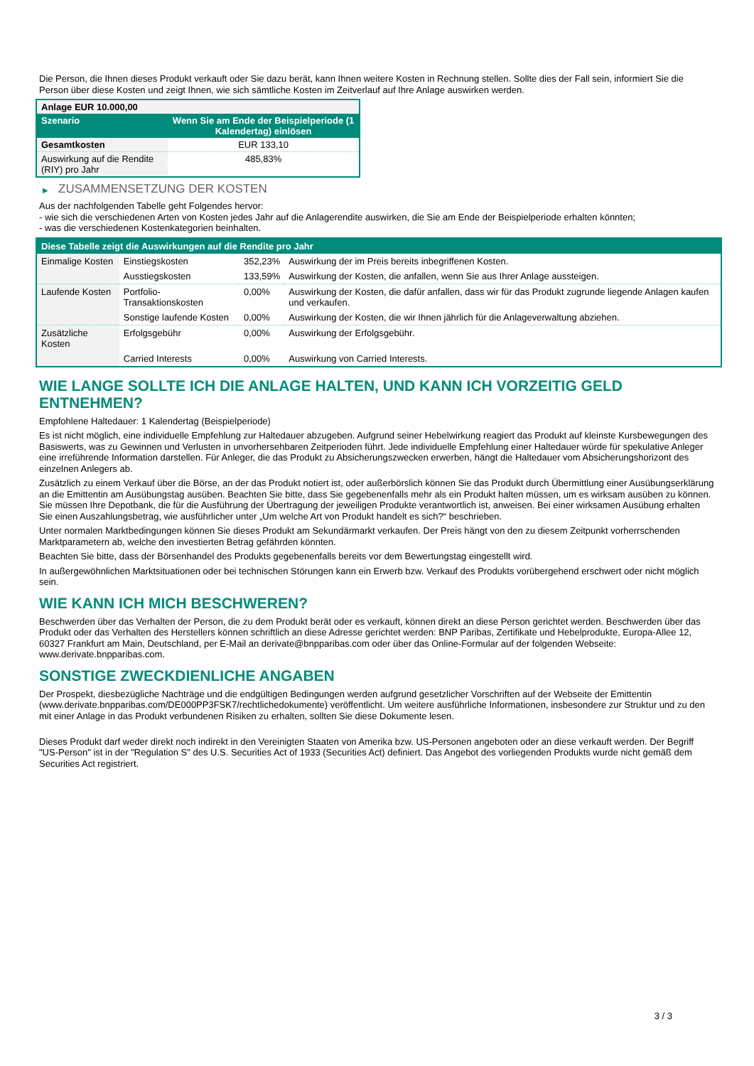Die Person, die Ihnen dieses Produkt verkauft oder Sie dazu berät, kann Ihnen weitere Kosten in Rechnung stellen. Sollte dies der Fall sein, informiert Sie die Person über diese Kosten und zeigt Ihnen, wie sich sämtliche Kosten im Zeitverlauf auf Ihre Anlage auswirken werden.
| Anlage EUR 10.000,00 | |
| Szenario | Wenn Sie am Ende der Beispielperiode (1 Kalendertag) einlösen |
| Gesamtkosten | EUR 133,10 |
| Auswirkung auf die Rendite (RIY) pro Jahr | 485,83% |
▶ ZUSAMMENSETZUNG DER KOSTEN
Aus der nachfolgenden Tabelle geht Folgendes hervor:
- wie sich die verschiedenen Arten von Kosten jedes Jahr auf die Anlagerendite auswirken, die Sie am Ende der Beispielperiode erhalten könnten;
- was die verschiedenen Kostenkategorien beinhalten.
| Diese Tabelle zeigt die Auswirkungen auf die Rendite pro Jahr | | | |
| Einmalige Kosten | Einstiegskosten | 352,23% | Auswirkung der im Preis bereits inbegriffenen Kosten. |
| | Ausstiegskosten | 133,59% | Auswirkung der Kosten, die anfallen, wenn Sie aus Ihrer Anlage aussteigen. |
| Laufende Kosten | Portfolio-Transaktionskosten | 0,00% | Auswirkung der Kosten, die dafür anfallen, dass wir für das Produkt zugrunde liegende Anlagen kaufen und verkaufen. |
| | Sonstige laufende Kosten | 0,00% | Auswirkung der Kosten, die wir Ihnen jährlich für die Anlageverwaltung abziehen. |
| Zusätzliche Kosten | Erfolgsgebühr | 0,00% | Auswirkung der Erfolgsgebühr. |
| | Carried Interests | 0,00% | Auswirkung von Carried Interests. |
WIE LANGE SOLLTE ICH DIE ANLAGE HALTEN, UND KANN ICH VORZEITIG GELD ENTNEHMEN?
Empfohlene Haltedauer: 1 Kalendertag (Beispielperiode)
Es ist nicht möglich, eine individuelle Empfehlung zur Haltedauer abzugeben. Aufgrund seiner Hebelwirkung reagiert das Produkt auf kleinste Kursbewegungen des Basiswerts, was zu Gewinnen und Verlusten in unvorhersehbaren Zeitperioden führt. Jede individuelle Empfehlung einer Haltedauer würde für spekulative Anleger eine irreführende Information darstellen. Für Anleger, die das Produkt zu Absicherungszwecken erwerben, hängt die Haltedauer vom Absicherungshorizont des einzelnen Anlegers ab.
Zusätzlich zu einem Verkauf über die Börse, an der das Produkt notiert ist, oder außerbörslich können Sie das Produkt durch Übermittlung einer Ausübungserklärung an die Emittentin am Ausübungstag ausüben. Beachten Sie bitte, dass Sie gegebenenfalls mehr als ein Produkt halten müssen, um es wirksam ausüben zu können. Sie müssen Ihre Depotbank, die für die Ausführung der Übertragung der jeweiligen Produkte verantwortlich ist, anweisen. Bei einer wirksamen Ausübung erhalten Sie einen Auszahlungsbetrag, wie ausführlicher unter „Um welche Art von Produkt handelt es sich?“ beschrieben.
Unter normalen Marktbedingungen können Sie dieses Produkt am Sekundärmarkt verkaufen. Der Preis hängt von den zu diesem Zeitpunkt vorherrschenden Marktparametern ab, welche den investierten Betrag gefährden könnten.
Beachten Sie bitte, dass der Börsenhandel des Produkts gegebenenfalls bereits vor dem Bewertungstag eingestellt wird.
In außergewöhnlichen Marktsituationen oder bei technischen Störungen kann ein Erwerb bzw. Verkauf des Produkts vorübergehend erschwert oder nicht möglich sein.
WIE KANN ICH MICH BESCHWEREN?
Beschwerden über das Verhalten der Person, die zu dem Produkt berät oder es verkauft, können direkt an diese Person gerichtet werden. Beschwerden über das Produkt oder das Verhalten des Herstellers können schriftlich an diese Adresse gerichtet werden: BNP Paribas, Zertifikate und Hebelprodukte, Europa-Allee 12, 60327 Frankfurt am Main, Deutschland, per E-Mail an derivate@bnpparibas.com oder über das Online-Formular auf der folgenden Webseite: www.derivate.bnpparibas.com.
SONSTIGE ZWECKDIENLICHE ANGABEN
Der Prospekt, diesbezügliche Nachträge und die endgültigen Bedingungen werden aufgrund gesetzlicher Vorschriften auf der Webseite der Emittentin (www.derivate.bnpparibas.com/DE000PP3FSK7/rechtlichedokumente) veröffentlicht. Um weitere ausführliche Informationen, insbesondere zur Struktur und zu den mit einer Anlage in das Produkt verbundenen Risiken zu erhalten, sollten Sie diese Dokumente lesen.
Dieses Produkt darf weder direkt noch indirekt in den Vereinigten Staaten von Amerika bzw. US-Personen angeboten oder an diese verkauft werden. Der Begriff "US-Person" ist in der "Regulation S" des U.S. Securities Act of 1933 (Securities Act) definiert. Das Angebot des vorliegenden Produkts wurde nicht gemäß dem Securities Act registriert.
3 / 3